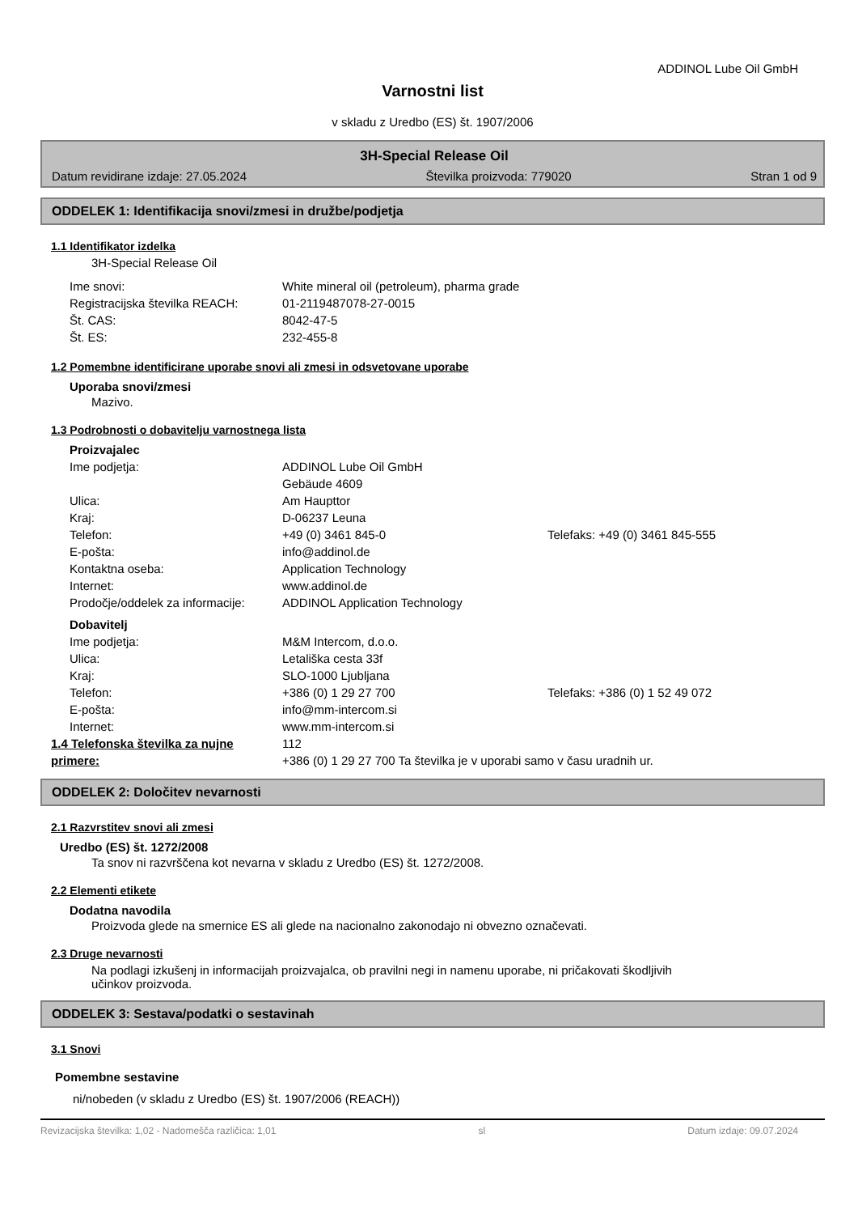ADDINOL Lube Oil GmbH
Varnostni list
v skladu z Uredbo (ES) št. 1907/2006
3H-Special Release Oil
Datum revidirane izdaje: 27.05.2024 Številka proizvoda: 779020 Stran 1 od 9
ODDELEK 1: Identifikacija snovi/zmesi in družbe/podjetja
1.1 Identifikator izdelka
3H-Special Release Oil
| Ime snovi: | White mineral oil (petroleum), pharma grade |
| Registracijska številka REACH: | 01-2119487078-27-0015 |
| Št. CAS: | 8042-47-5 |
| Št. ES: | 232-455-8 |
1.2 Pomembne identificirane uporabe snovi ali zmesi in odsvetovane uporabe
Uporaba snovi/zmesi
Mazivo.
1.3 Podrobnosti o dobavitelju varnostnega lista
Proizvajalec
| Ime podjetja: | ADDINOL Lube Oil GmbH Gebäude 4609 | |
| Ulica: | Am Haupttor | |
| Kraj: | D-06237 Leuna | |
| Telefon: | +49 (0) 3461 845-0 | Telefaks: +49 (0) 3461 845-555 |
| E-pošta: | info@addinol.de | |
| Kontaktna oseba: | Application Technology | |
| Internet: | www.addinol.de | |
| Prodočje/oddelek za informacije: | ADDINOL Application Technology | |
Dobavitelj
| Ime podjetja: | M&M Intercom, d.o.o. | |
| Ulica: | Letališka cesta 33f | |
| Kraj: | SLO-1000 Ljubljana | |
| Telefon: | +386 (0) 1 29 27 700 | Telefaks: +386 (0) 1 52 49 072 |
| E-pošta: | info@mm-intercom.si | |
| Internet: | www.mm-intercom.si | |
| 1.4 Telefonska številka za nujne primere: | 112 +386 (0) 1 29 27 700 Ta številka je v uporabi samo v času uradnih ur. |
ODDELEK 2: Določitev nevarnosti
2.1 Razvrstitev snovi ali zmesi
Uredbo (ES) št. 1272/2008
Ta snov ni razvrščena kot nevarna v skladu z Uredbo (ES) št. 1272/2008.
2.2 Elementi etikete
Dodatna navodila
Proizvoda glede na smernice ES ali glede na nacionalno zakonodajo ni obvezno označevati.
2.3 Druge nevarnosti
Na podlagi izkušenj in informacijah proizvajalca, ob pravilni negi in namenu uporabe, ni pričakovati škodljivih učinkov proizvoda.
ODDELEK 3: Sestava/podatki o sestavinah
3.1 Snovi
Pomembne sestavine
ni/nobeden (v skladu z Uredbo (ES) št. 1907/2006 (REACH))
Revizacijska številka: 1,02 - Nadomešča različica: 1,01 sl Datum izdaje: 09.07.2024